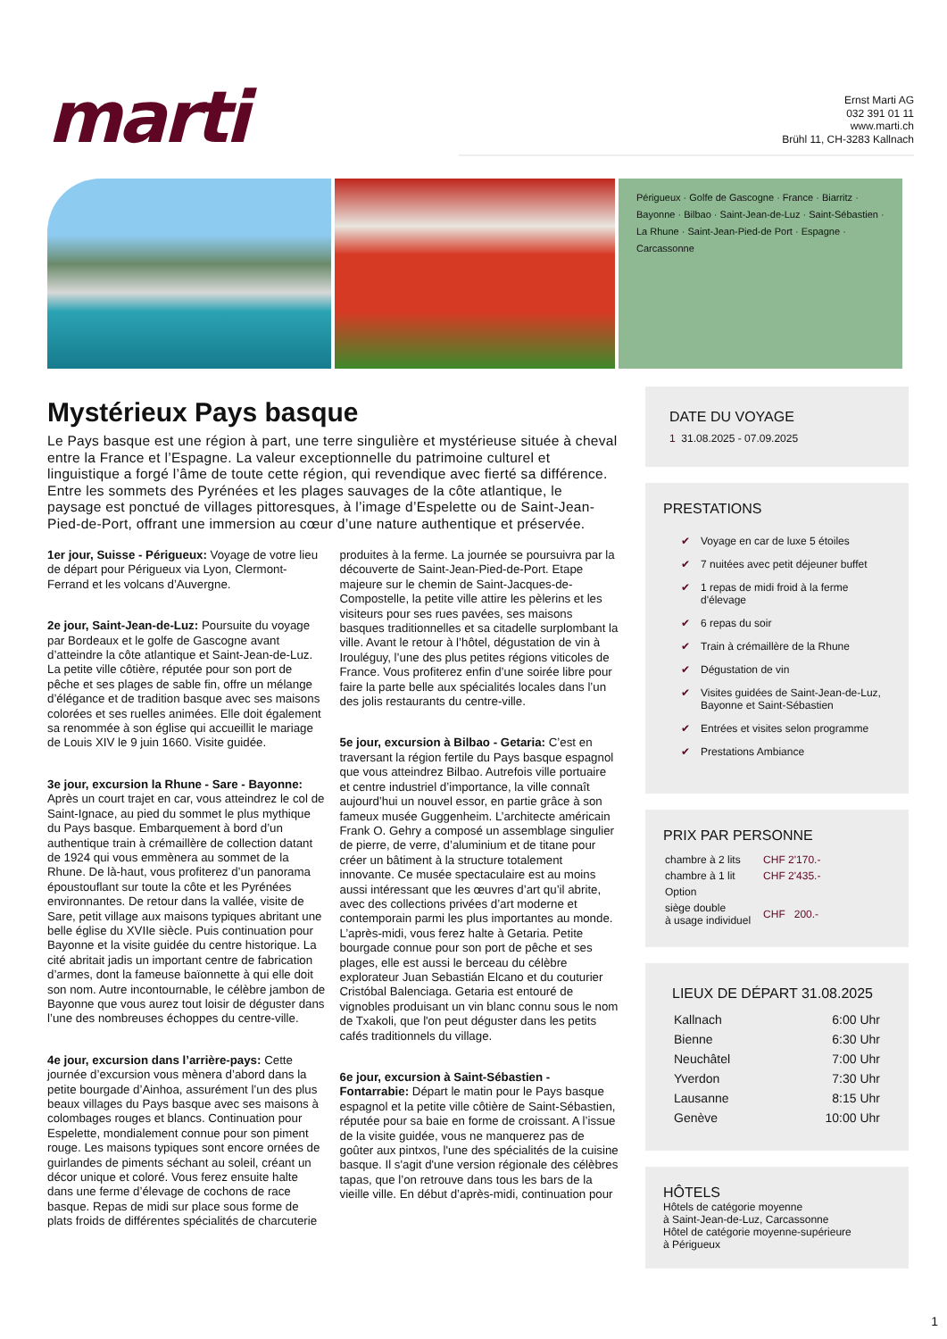marti
Ernst Marti AG
032 391 01 11
www.marti.ch
Brühl 11, CH-3283 Kallnach
Périgueux · Golfe de Gascogne · France · Biarritz · Bayonne · Bilbao · Saint-Jean-de-Luz · Saint-Sébastien · La Rhune · Saint-Jean-Pied-de Port · Espagne · Carcassonne
Mystérieux Pays basque
Le Pays basque est une région à part, une terre singulière et mystérieuse située à cheval entre la France et l’Espagne. La valeur exceptionnelle du patrimoine culturel et linguistique a forgé l’âme de toute cette région, qui revendique avec fierté sa différence. Entre les sommets des Pyrénées et les plages sauvages de la côte atlantique, le paysage est ponctué de villages pittoresques, à l’image d’Espelette ou de Saint-Jean-Pied-de-Port, offrant une immersion au cœur d’une nature authentique et préservée.
1er jour, Suisse - Périgueux: Voyage de votre lieu de départ pour Périgueux via Lyon, Clermont-Ferrand et les volcans d’Auvergne.
2e jour, Saint-Jean-de-Luz: Poursuite du voyage par Bordeaux et le golfe de Gascogne avant d’atteindre la côte atlantique et Saint-Jean-de-Luz. La petite ville côtière, réputée pour son port de pêche et ses plages de sable fin, offre un mélange d’élégance et de tradition basque avec ses maisons colorées et ses ruelles animées. Elle doit également sa renommée à son église qui accueillit le mariage de Louis XIV le 9 juin 1660. Visite guidée.
3e jour, excursion la Rhune - Sare - Bayonne: Après un court trajet en car, vous atteindrez le col de Saint-Ignace, au pied du sommet le plus mythique du Pays basque. Embarquement à bord d’un authentique train à crémaillère de collection datant de 1924 qui vous emmènera au sommet de la Rhune. De là-haut, vous profiterez d’un panorama époustouflant sur toute la côte et les Pyrénées environnantes. De retour dans la vallée, visite de Sare, petit village aux maisons typiques abritant une belle église du XVIIe siècle. Puis continuation pour Bayonne et la visite guidée du centre historique. La cité abritait jadis un important centre de fabrication d’armes, dont la fameuse baïonnette à qui elle doit son nom. Autre incontournable, le célèbre jambon de Bayonne que vous aurez tout loisir de déguster dans l’une des nombreuses échoppes du centre-ville.
4e jour, excursion dans l’arrière-pays: Cette journée d’excursion vous mènera d’abord dans la petite bourgade d’Ainhoa, assurément l’un des plus beaux villages du Pays basque avec ses maisons à colombages rouges et blancs. Continuation pour Espelette, mondialement connue pour son piment rouge. Les maisons typiques sont encore ornées de guirlandes de piments séchant au soleil, créant un décor unique et coloré. Vous ferez ensuite halte dans une ferme d’élevage de cochons de race basque. Repas de midi sur place sous forme de plats froids de différentes spécialités de charcuterie produites à la ferme. La journée se poursuivra par la découverte de Saint-Jean-Pied-de-Port. Etape majeure sur le chemin de Saint-Jacques-de-Compostelle, la petite ville attire les pèlerins et les visiteurs pour ses rues pavées, ses maisons basques traditionnelles et sa citadelle surplombant la ville. Avant le retour à l’hôtel, dégustation de vin à Irouléguy, l’une des plus petites régions viticoles de France. Vous profiterez enfin d’une soirée libre pour faire la parte belle aux spécialités locales dans l’un des jolis restaurants du centre-ville.
5e jour, excursion à Bilbao - Getaria: C’est en traversant la région fertile du Pays basque espagnol que vous atteindrez Bilbao. Autrefois ville portuaire et centre industriel d’importance, la ville connaît aujourd’hui un nouvel essor, en partie grâce à son fameux musée Guggenheim. L’architecte américain Frank O. Gehry a composé un assemblage singulier de pierre, de verre, d’aluminium et de titane pour créer un bâtiment à la structure totalement innovante. Ce musée spectaculaire est au moins aussi intéressant que les œuvres d’art qu’il abrite, avec des collections privées d’art moderne et contemporain parmi les plus importantes au monde. L’après-midi, vous ferez halte à Getaria. Petite bourgade connue pour son port de pêche et ses plages, elle est aussi le berceau du célèbre explorateur Juan Sebastián Elcano et du couturier Cristóbal Balenciaga. Getaria est entouré de vignobles produisant un vin blanc connu sous le nom de Txakoli, que l'on peut déguster dans les petits cafés traditionnels du village.
6e jour, excursion à Saint-Sébastien - Fontarrabie: Départ le matin pour le Pays basque espagnol et la petite ville côtière de Saint-Sébastien, réputée pour sa baie en forme de croissant. A l’issue de la visite guidée, vous ne manquerez pas de goûter aux pintxos, l'une des spécialités de la cuisine basque. Il s'agit d'une version régionale des célèbres tapas, que l’on retrouve dans tous les bars de la vieille ville. En début d’après-midi, continuation pour
DATE DU VOYAGE
1 31.08.2025 - 07.09.2025
PRESTATIONS
✔ Voyage en car de luxe 5 étoiles
✔ 7 nuitées avec petit déjeuner buffet
✔ 1 repas de midi froid à la ferme d'élevage
✔ 6 repas du soir
✔ Train à crémaillère de la Rhune
✔ Dégustation de vin
✔ Visites guidées de Saint-Jean-de-Luz, Bayonne et Saint-Sébastien
✔ Entrées et visites selon programme
✔ Prestations Ambiance
PRIX PAR PERSONNE
| chambre à 2 lits | CHF 2'170.- |
| chambre à 1 lit | CHF 2'435.- |
| Option | |
| siège double à usage individuel | CHF 200.- |
LIEUX DE DÉPART 31.08.2025
| Kallnach | 6:00 Uhr |
| Bienne | 6:30 Uhr |
| Neuchâtel | 7:00 Uhr |
| Yverdon | 7:30 Uhr |
| Lausanne | 8:15 Uhr |
| Genève | 10:00 Uhr |
HÔTELS
Hôtels de catégorie moyenne
à Saint-Jean-de-Luz, Carcassonne
Hôtel de catégorie moyenne-supérieure
à Périgueux
1